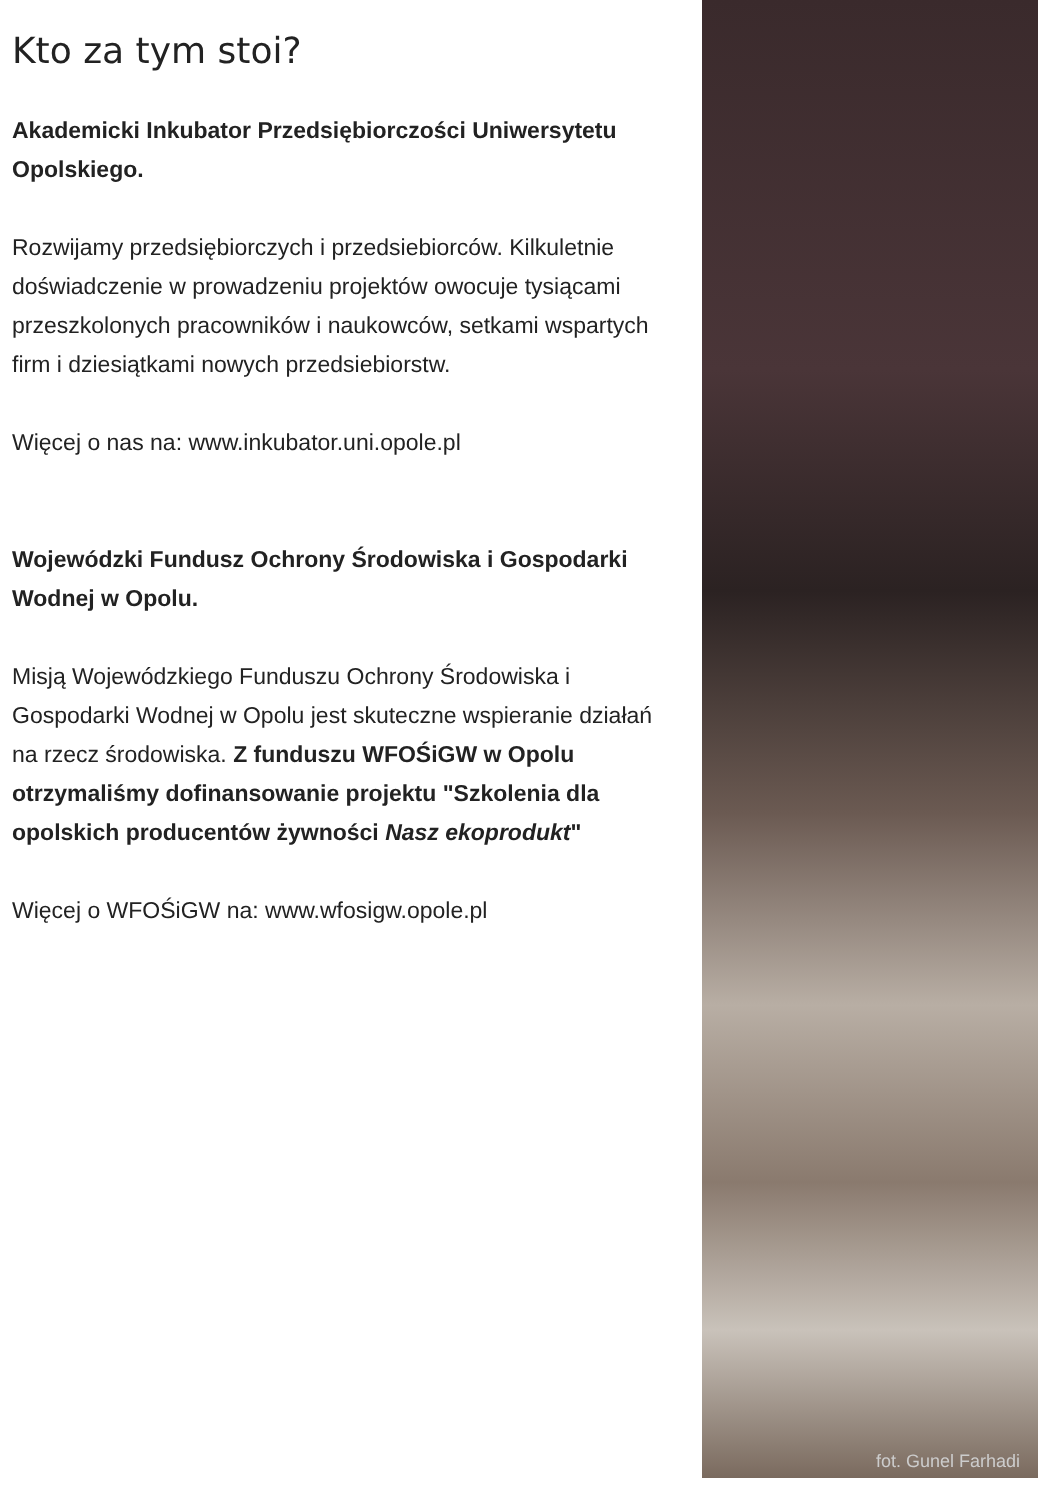Kto za tym stoi?
Akademicki Inkubator Przedsiębiorczości Uniwersytetu Opolskiego.
Rozwijamy przedsiębiorczych i przedsiebiorców. Kilkuletnie doświadczenie w prowadzeniu projektów owocuje tysiącami przeszkolonych pracowników i naukowców, setkami wspartych firm i dziesiątkami nowych przedsiebiorstw.
Więcej o nas na: www.inkubator.uni.opole.pl
Wojewódzki Fundusz Ochrony Środowiska i Gospodarki Wodnej w Opolu.
Misją Wojewódzkiego Funduszu Ochrony Środowiska i Gospodarki Wodnej w Opolu jest skuteczne wspieranie działań na rzecz środowiska. Z funduszu WFOŚiGW w Opolu otrzymaliśmy dofinansowanie projektu "Szkolenia dla opolskich producentów żywności Nasz ekoprodukt"
Więcej o WFOŚiGW na: www.wfosigw.opole.pl
fot. Gunel Farhadi